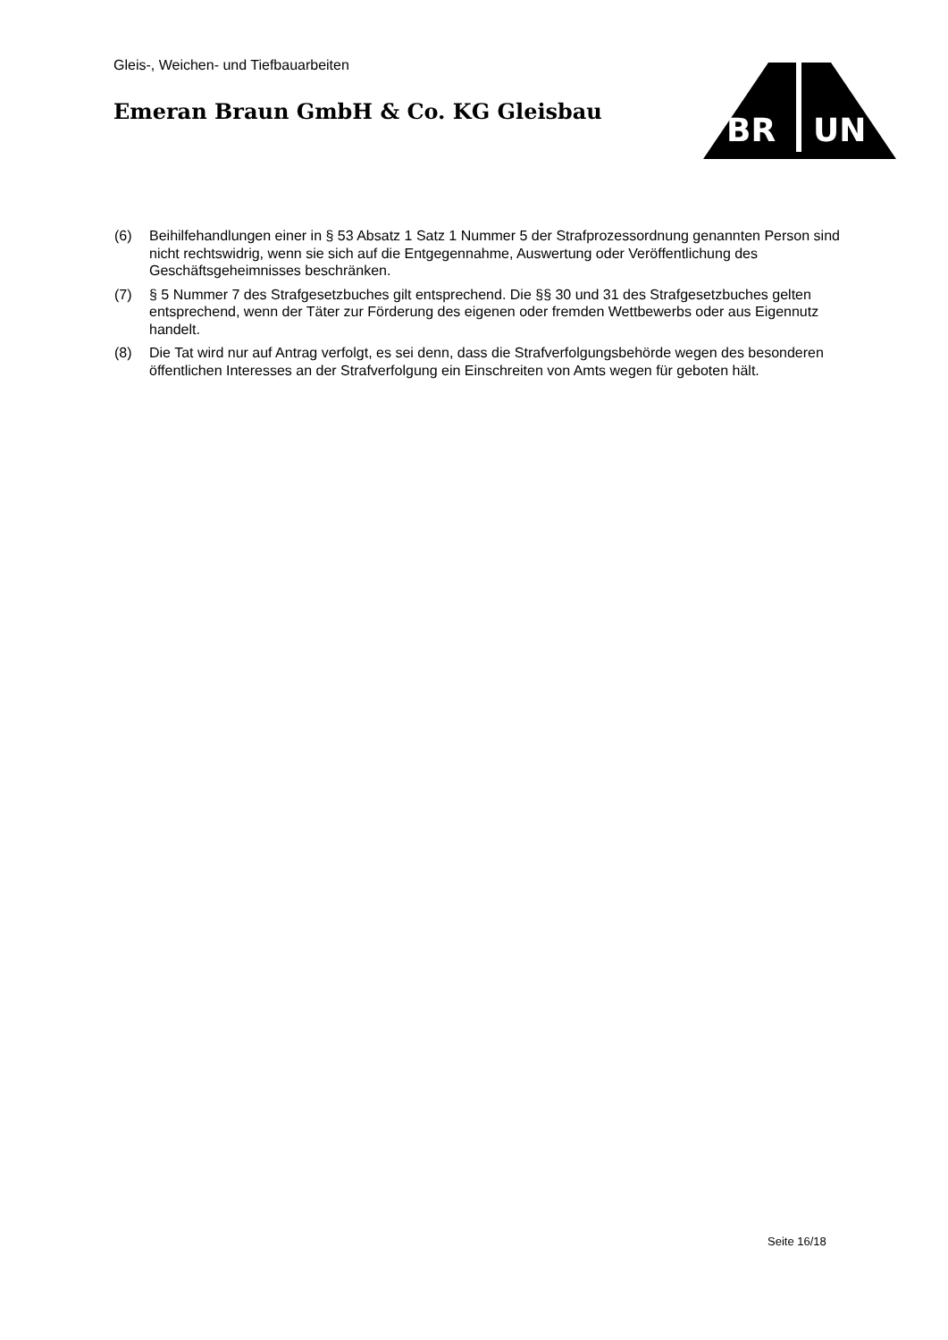Gleis-, Weichen- und Tiefbauarbeiten
Emeran Braun GmbH & Co. KG Gleisbau
BR
UN
(6) Beihilfehandlungen einer in § 53 Absatz 1 Satz 1 Nummer 5 der Strafprozessordnung genannten Person sind nicht rechtswidrig, wenn sie sich auf die Entgegennahme, Auswertung oder Veröffentlichung des Geschäftsgeheimnisses beschränken.
(7) § 5 Nummer 7 des Strafgesetzbuches gilt entsprechend. Die §§ 30 und 31 des Strafgesetzbuches gelten entsprechend, wenn der Täter zur Förderung des eigenen oder fremden Wettbewerbs oder aus Eigennutz handelt.
(8) Die Tat wird nur auf Antrag verfolgt, es sei denn, dass die Strafverfolgungsbehörde wegen des besonderen öffentlichen Interesses an der Strafverfolgung ein Einschreiten von Amts wegen für geboten hält.
Seite 16/18